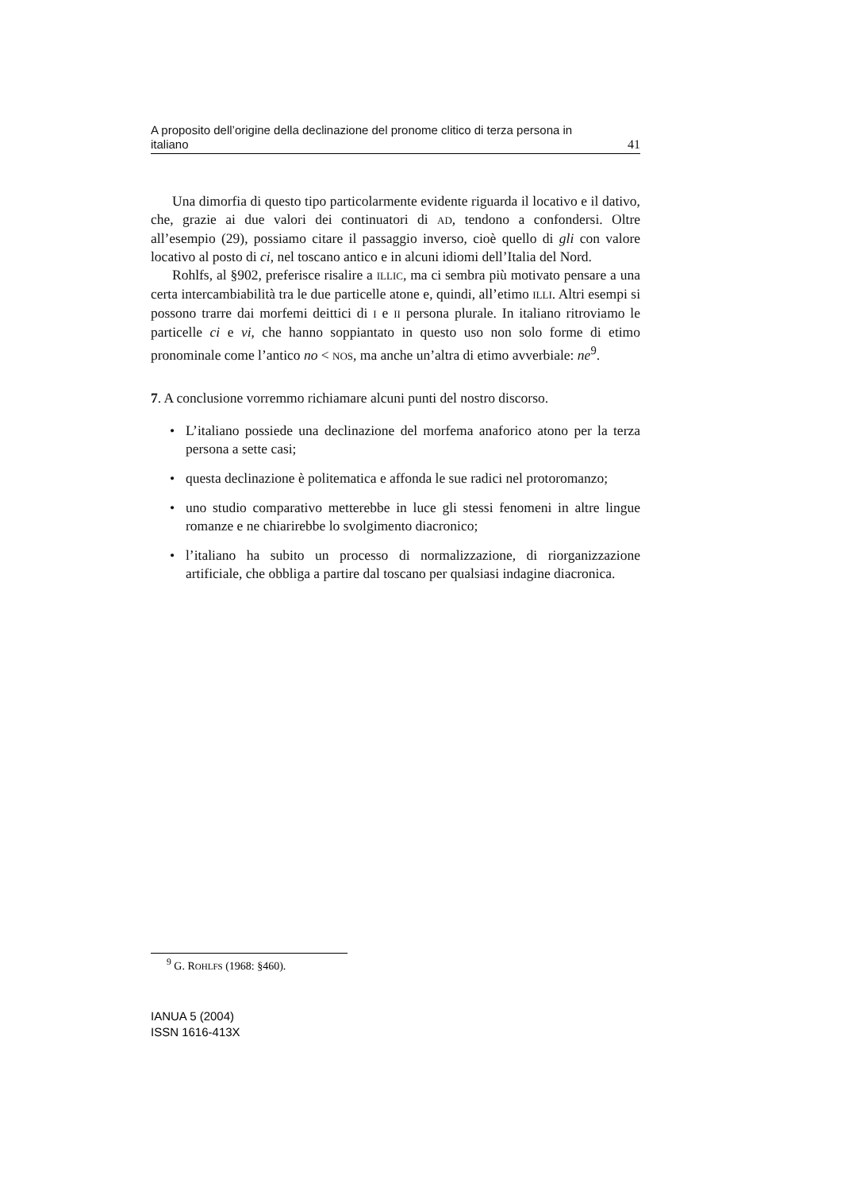A proposito dell’origine della declinazione del pronome clitico di terza persona in
italiano 41
Una dimorfia di questo tipo particolarmente evidente riguarda il locativo e il dativo, che, grazie ai due valori dei continuatori di AD, tendono a confondersi. Oltre all’esempio (29), possiamo citare il passaggio inverso, cioè quello di gli con valore locativo al posto di ci, nel toscano antico e in alcuni idiomi dell’Italia del Nord.
Rohlfs, al §902, preferisce risalire a ILLIC, ma ci sembra più motivato pensare a una certa intercambiabilità tra le due particelle atone e, quindi, all’etimo ILLI. Altri esempi si possono trarre dai morfemi deittici di I e II persona plurale. In italiano ritroviamo le particelle ci e vi, che hanno soppiantato in questo uso non solo forme di etimo pronominale come l’antico no < NOS, ma anche un’altra di etimo avverbiale: ne<sup>9</sup>.
7. A conclusione vorremmo richiamare alcuni punti del nostro discorso.
• L’italiano possiede una declinazione del morfema anaforico atono per la terza persona a sette casi;
• questa declinazione è politematica e affonda le sue radici nel protoromanzo;
• uno studio comparativo metterebbe in luce gli stessi fenomeni in altre lingue romanze e ne chiarirebbe lo svolgimento diacronico;
• l’italiano ha subito un processo di normalizzazione, di riorganizzazione artificiale, che obbliga a partire dal toscano per qualsiasi indagine diacronica.
<sup>9</sup> G. ROHLFS (1968: §460).
IANUA 5 (2004)
ISSN 1616-413X